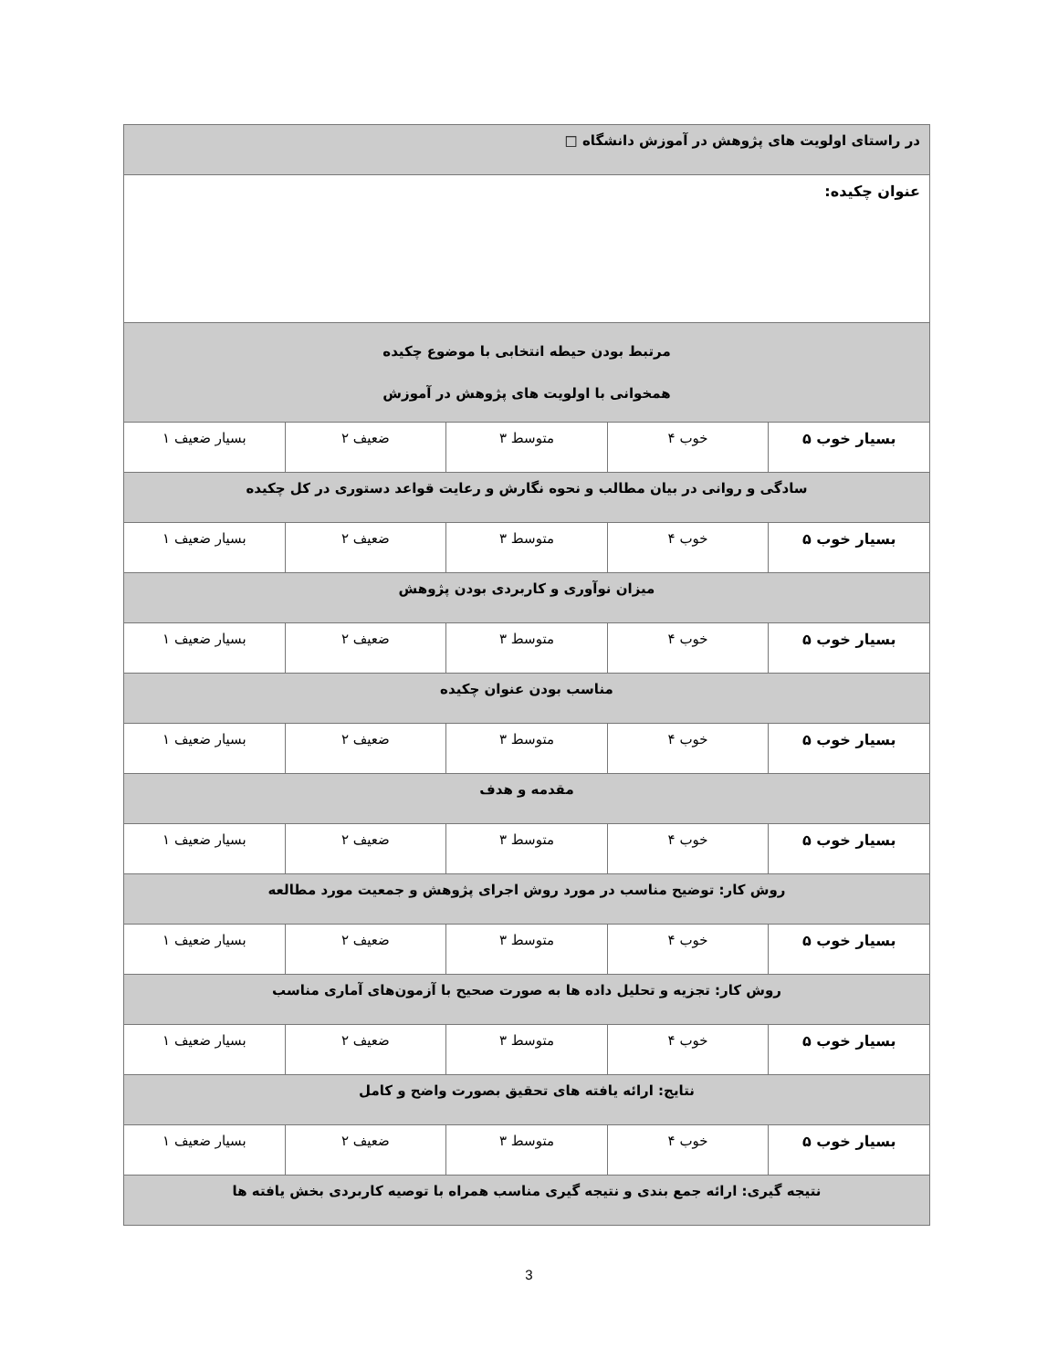| در راستای اولویت های پژوهش در آموزش دانشگاه □ | | | | |
| عنوان چکیده: | | | | |
| مرتبط بودن حیطه انتخابی با موضوع چکیده همخوانی با اولویت های پژوهش در آموزش | | | | |
| بسیار خوب ۵ | خوب ۴ | متوسط ۳ | ضعیف ۲ | بسیار ضعیف ۱ |
| سادگی و روانی در بیان مطالب و نحوه نگارش و رعایت قواعد دستوری در کل چکیده | | | | |
| بسیار خوب ۵ | خوب ۴ | متوسط ۳ | ضعیف ۲ | بسیار ضعیف ۱ |
| میزان نوآوری و کاربردی بودن پژوهش | | | | |
| بسیار خوب ۵ | خوب ۴ | متوسط ۳ | ضعیف ۲ | بسیار ضعیف ۱ |
| مناسب بودن عنوان چکیده | | | | |
| بسیار خوب ۵ | خوب ۴ | متوسط ۳ | ضعیف ۲ | بسیار ضعیف ۱ |
| مقدمه و هدف | | | | |
| بسیار خوب ۵ | خوب ۴ | متوسط ۳ | ضعیف ۲ | بسیار ضعیف ۱ |
| روش کار: توضیح مناسب در مورد روش اجرای پژوهش و جمعیت مورد مطالعه | | | | |
| بسیار خوب ۵ | خوب ۴ | متوسط ۳ | ضعیف ۲ | بسیار ضعیف ۱ |
| روش کار: تجزیه و تحلیل داده ها به صورت صحیح با آزمون‌های آماری مناسب | | | | |
| بسیار خوب ۵ | خوب ۴ | متوسط ۳ | ضعیف ۲ | بسیار ضعیف ۱ |
| نتایج: ارائه یافته های تحقیق بصورت واضح و کامل | | | | |
| بسیار خوب ۵ | خوب ۴ | متوسط ۳ | ضعیف ۲ | بسیار ضعیف ۱ |
| نتیجه گیری: ارائه جمع بندی و نتیجه گیری مناسب همراه با توصیه کاربردی بخش یافته ها | | | | |
3